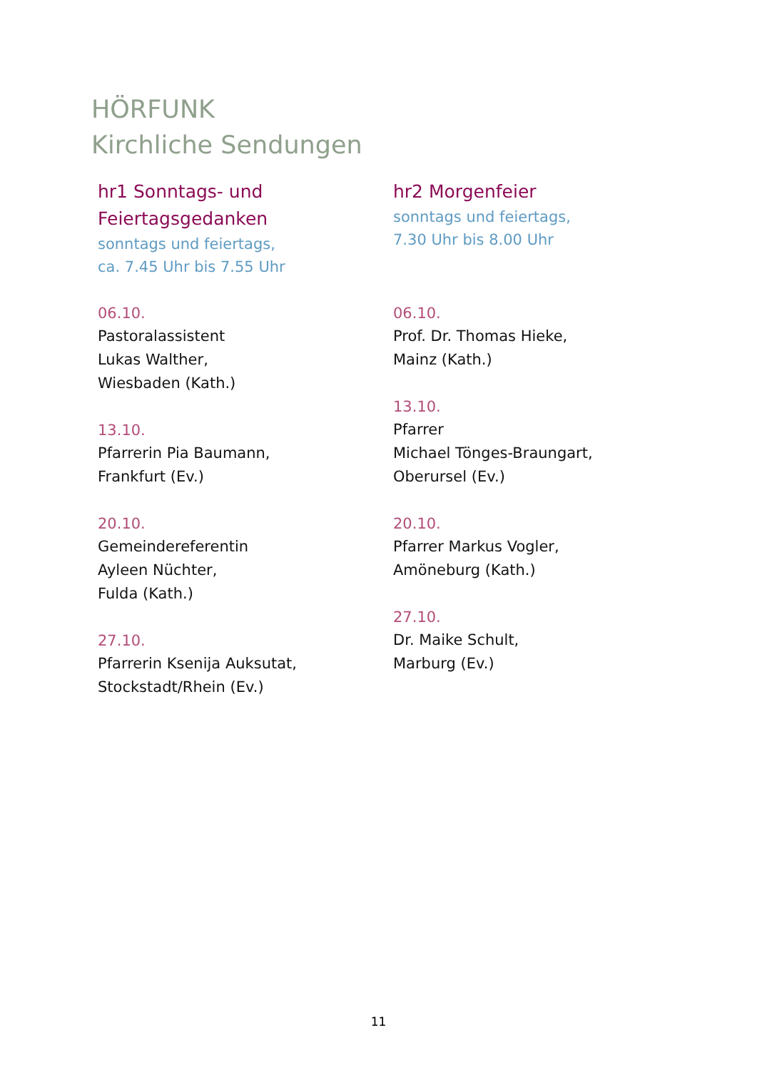HÖRFUNK
Kirchliche Sendungen
hr1 Sonntags- und
Feiertagsgedanken
sonntags und feiertags,
ca. 7.45 Uhr bis 7.55 Uhr
06.10.
Pastoralassistent
Lukas Walther,
Wiesbaden (Kath.)
13.10.
Pfarrerin Pia Baumann,
Frankfurt (Ev.)
20.10.
Gemeindereferentin
Ayleen Nüchter,
Fulda (Kath.)
27.10.
Pfarrerin Ksenija Auksutat,
Stockstadt/Rhein (Ev.)
hr2 Morgenfeier
sonntags und feiertags,
7.30 Uhr bis 8.00 Uhr
06.10.
Prof. Dr. Thomas Hieke,
Mainz (Kath.)
13.10.
Pfarrer
Michael Tönges-Braungart,
Oberursel (Ev.)
20.10.
Pfarrer Markus Vogler,
Amöneburg (Kath.)
27.10.
Dr. Maike Schult,
Marburg (Ev.)
11